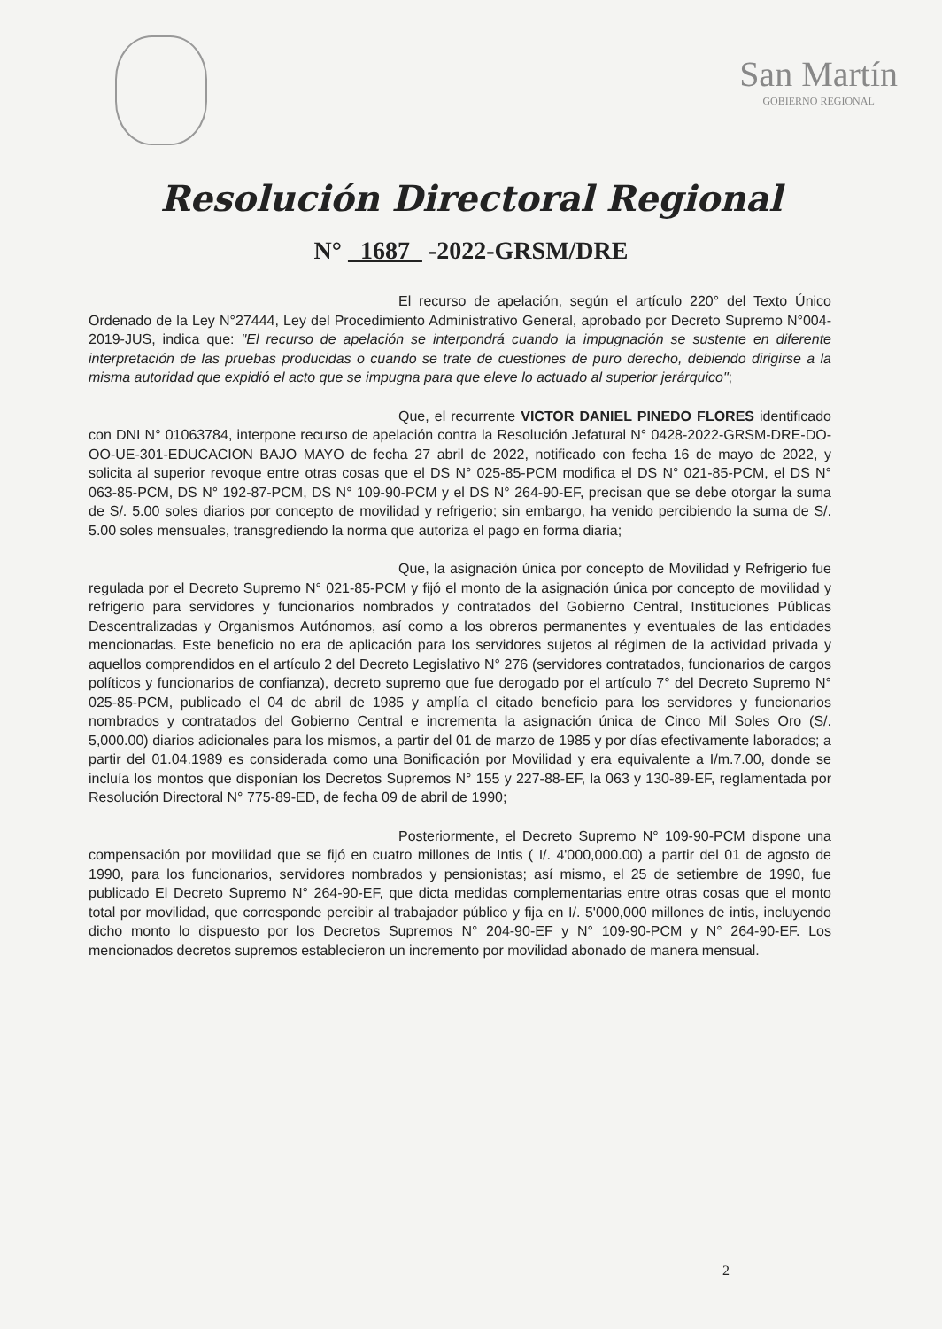San Martín
GOBIERNO REGIONAL
Resolución Directoral Regional
N° 1687 -2022-GRSM/DRE
El recurso de apelación, según el artículo 220° del Texto Único Ordenado de la Ley N°27444, Ley del Procedimiento Administrativo General, aprobado por Decreto Supremo N°004-2019-JUS, indica que: "El recurso de apelación se interpondrá cuando la impugnación se sustente en diferente interpretación de las pruebas producidas o cuando se trate de cuestiones de puro derecho, debiendo dirigirse a la misma autoridad que expidió el acto que se impugna para que eleve lo actuado al superior jerárquico";
Que, el recurrente VICTOR DANIEL PINEDO FLORES identificado con DNI N° 01063784, interpone recurso de apelación contra la Resolución Jefatural N° 0428-2022-GRSM-DRE-DO-OO-UE-301-EDUCACION BAJO MAYO de fecha 27 abril de 2022, notificado con fecha 16 de mayo de 2022, y solicita al superior revoque entre otras cosas que el DS N° 025-85-PCM modifica el DS N° 021-85-PCM, el DS N° 063-85-PCM, DS N° 192-87-PCM, DS N° 109-90-PCM y el DS N° 264-90-EF, precisan que se debe otorgar la suma de S/. 5.00 soles diarios por concepto de movilidad y refrigerio; sin embargo, ha venido percibiendo la suma de S/. 5.00 soles mensuales, transgrediendo la norma que autoriza el pago en forma diaria;
Que, la asignación única por concepto de Movilidad y Refrigerio fue regulada por el Decreto Supremo N° 021-85-PCM y fijó el monto de la asignación única por concepto de movilidad y refrigerio para servidores y funcionarios nombrados y contratados del Gobierno Central, Instituciones Públicas Descentralizadas y Organismos Autónomos, así como a los obreros permanentes y eventuales de las entidades mencionadas. Este beneficio no era de aplicación para los servidores sujetos al régimen de la actividad privada y aquellos comprendidos en el artículo 2 del Decreto Legislativo N° 276 (servidores contratados, funcionarios de cargos políticos y funcionarios de confianza), decreto supremo que fue derogado por el artículo 7° del Decreto Supremo N° 025-85-PCM, publicado el 04 de abril de 1985 y amplía el citado beneficio para los servidores y funcionarios nombrados y contratados del Gobierno Central e incrementa la asignación única de Cinco Mil Soles Oro (S/. 5,000.00) diarios adicionales para los mismos, a partir del 01 de marzo de 1985 y por días efectivamente laborados; a partir del 01.04.1989 es considerada como una Bonificación por Movilidad y era equivalente a I/m.7.00, donde se incluía los montos que disponían los Decretos Supremos N° 155 y 227-88-EF, la 063 y 130-89-EF, reglamentada por Resolución Directoral N° 775-89-ED, de fecha 09 de abril de 1990;
Posteriormente, el Decreto Supremo N° 109-90-PCM dispone una compensación por movilidad que se fijó en cuatro millones de Intis ( I/. 4'000,000.00) a partir del 01 de agosto de 1990, para los funcionarios, servidores nombrados y pensionistas; así mismo, el 25 de setiembre de 1990, fue publicado El Decreto Supremo N° 264-90-EF, que dicta medidas complementarias entre otras cosas que el monto total por movilidad, que corresponde percibir al trabajador público y fija en I/. 5'000,000 millones de intis, incluyendo dicho monto lo dispuesto por los Decretos Supremos N° 204-90-EF y N° 109-90-PCM y N° 264-90-EF. Los mencionados decretos supremos establecieron un incremento por movilidad abonado de manera mensual.
2